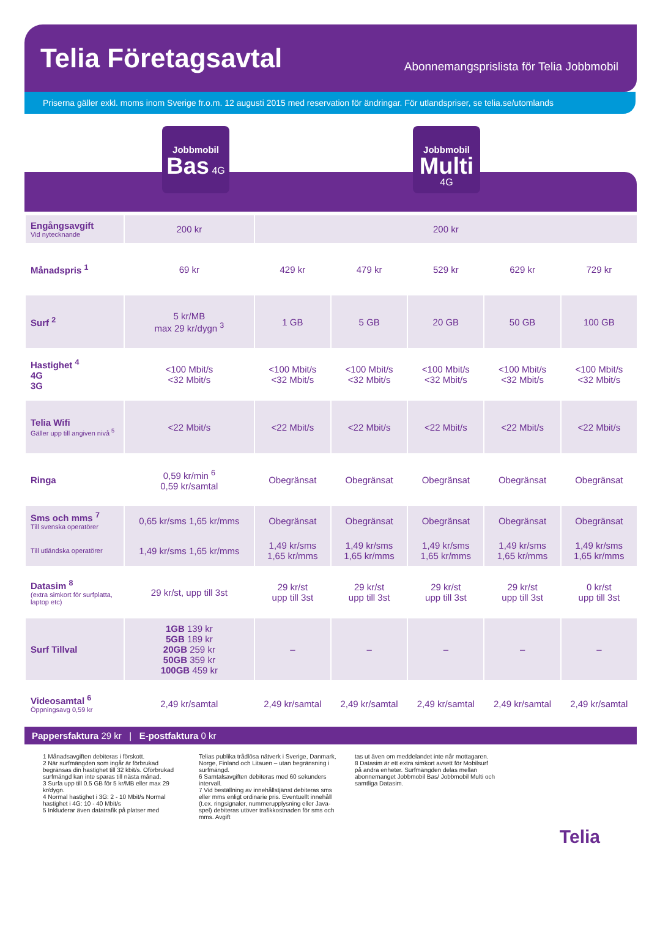Telia Företagsavtal
Abonnemangsprislista för Telia Jobbmobil
Priserna gäller exkl. moms inom Sverige fr.o.m. 12 augusti 2015 med reservation för ändringar. För utlandspriser, se telia.se/utomlands
Jobbmobil
Bas 4G
Jobbmobil
Multi 4G
| Engångsavgift Vid nytecknande | 200 kr | 200 kr | | | | |
| Månadspris <sup>1</sup> | 69 kr | 429 kr | 479 kr | 529 kr | 629 kr | 729 kr |
| Surf <sup>2</sup> | 5 kr/MB max 29 kr/dygn <sup>3</sup> | 1 GB | 5 GB | 20 GB | 50 GB | 100 GB |
| Hastighet <sup>4</sup> 4G 3G | <100 Mbit/s <32 Mbit/s | <100 Mbit/s <32 Mbit/s | <100 Mbit/s <32 Mbit/s | <100 Mbit/s <32 Mbit/s | <100 Mbit/s <32 Mbit/s | <100 Mbit/s <32 Mbit/s |
| Telia Wifi Gäller upp till angiven nivå <sup>5</sup> | <22 Mbit/s | <22 Mbit/s | <22 Mbit/s | <22 Mbit/s | <22 Mbit/s | <22 Mbit/s |
| Ringa | 0,59 kr/min <sup>6</sup> 0,59 kr/samtal | Obegränsat | Obegränsat | Obegränsat | Obegränsat | Obegränsat |
| Sms och mms <sup>7</sup> Till svenska operatörer | 0,65 kr/sms 1,65 kr/mms | Obegränsat | Obegränsat | Obegränsat | Obegränsat | Obegränsat |
| Till utländska operatörer | 1,49 kr/sms 1,65 kr/mms | 1,49 kr/sms 1,65 kr/mms | 1,49 kr/sms 1,65 kr/mms | 1,49 kr/sms 1,65 kr/mms | 1,49 kr/sms 1,65 kr/mms | 1,49 kr/sms 1,65 kr/mms |
| Datasim <sup>8</sup> (extra simkort för surfplatta, laptop etc) | 29 kr/st, upp till 3st | 29 kr/st upp till 3st | 29 kr/st upp till 3st | 29 kr/st upp till 3st | 29 kr/st upp till 3st | 0 kr/st upp till 3st |
| Surf Tillval | 1GB 139 kr 5GB 189 kr 20GB 259 kr 50GB 359 kr 100GB 459 kr | – | – | – | – | – |
| Videosamtal <sup>6</sup> Öppningsavg 0,59 kr | 2,49 kr/samtal | 2,49 kr/samtal | 2,49 kr/samtal | 2,49 kr/samtal | 2,49 kr/samtal | 2,49 kr/samtal |
Pappersfaktura 29 kr | E-postfaktura 0 kr
1 Månadsavgiften debiteras i förskott.
2 När surfmängden som ingår är förbrukad begränsas din hastighet till 32 kbit/s. Oförbrukad surfmängd kan inte sparas till nästa månad.
3 Surfa upp till 0.5 GB för 5 kr/MB eller max 29 kr/dygn.
4 Normal hastighet i 3G: 2 - 10 Mbit/s Normal hastighet i 4G: 10 - 40 Mbit/s
5 Inkluderar även datatrafik på platser med
Telias publika trådlösa nätverk i Sverige, Danmark, Norge, Finland och Litauen – utan begränsning i surfmängd.
6 Samtalsavgiften debiteras med 60 sekunders intervall.
7 Vid beställning av innehållstjänst debiteras sms eller mms enligt ordinarie pris. Eventuellt innehåll (t.ex. ringsignaler, nummerupplysning eller Java-spel) debiteras utöver trafikkostnaden för sms och mms. Avgift
tas ut även om meddelandet inte når mottagaren.
8 Datasim är ett extra simkort avsett för Mobilsurf på andra enheter. Surfmängden delas mellan abonnemanget Jobbmobil Bas/ Jobbmobil Multi och samtliga Datasim.
Telia